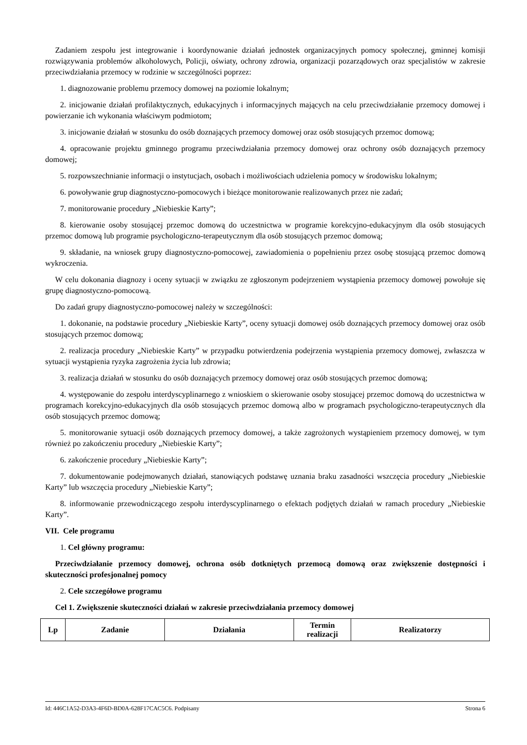Zadaniem zespołu jest integrowanie i koordynowanie działań jednostek organizacyjnych pomocy społecznej, gminnej komisji rozwiązywania problemów alkoholowych, Policji, oświaty, ochrony zdrowia, organizacji pozarządowych oraz specjalistów w zakresie przeciwdziałania przemocy w rodzinie w szczególności poprzez:
1. diagnozowanie problemu przemocy domowej na poziomie lokalnym;
2. inicjowanie działań profilaktycznych, edukacyjnych i informacyjnych mających na celu przeciwdziałanie przemocy domowej i powierzanie ich wykonania właściwym podmiotom;
3. inicjowanie działań w stosunku do osób doznających przemocy domowej oraz osób stosujących przemoc domową;
4. opracowanie projektu gminnego programu przeciwdziałania przemocy domowej oraz ochrony osób doznających przemocy domowej;
5. rozpowszechnianie informacji o instytucjach, osobach i możliwościach udzielenia pomocy w środowisku lokalnym;
6. powoływanie grup diagnostyczno-pomocowych i bieżące monitorowanie realizowanych przez nie zadań;
7. monitorowanie procedury „Niebieskie Karty”;
8. kierowanie osoby stosującej przemoc domową do uczestnictwa w programie korekcyjno-edukacyjnym dla osób stosujących przemoc domową lub programie psychologiczno-terapeutycznym dla osób stosujących przemoc domową;
9. składanie, na wniosek grupy diagnostyczno-pomocowej, zawiadomienia o popełnieniu przez osobę stosującą przemoc domową wykroczenia.
W celu dokonania diagnozy i oceny sytuacji w związku ze zgłoszonym podejrzeniem wystąpienia przemocy domowej powołuje się grupę diagnostyczno-pomocową.
Do zadań grupy diagnostyczno-pomocowej należy w szczególności:
1. dokonanie, na podstawie procedury „Niebieskie Karty”, oceny sytuacji domowej osób doznających przemocy domowej oraz osób stosujących przemoc domową;
2. realizacja procedury „Niebieskie Karty” w przypadku potwierdzenia podejrzenia wystąpienia przemocy domowej, zwłaszcza w sytuacji wystąpienia ryzyka zagrożenia życia lub zdrowia;
3. realizacja działań w stosunku do osób doznających przemocy domowej oraz osób stosujących przemoc domową;
4. występowanie do zespołu interdyscyplinarnego z wnioskiem o skierowanie osoby stosującej przemoc domową do uczestnictwa w programach korekcyjno-edukacyjnych dla osób stosujących przemoc domową albo w programach psychologiczno-terapeutycznych dla osób stosujących przemoc domową;
5. monitorowanie sytuacji osób doznających przemocy domowej, a także zagrożonych wystąpieniem przemocy domowej, w tym również po zakończeniu procedury „Niebieskie Karty”;
6. zakończenie procedury „Niebieskie Karty”;
7. dokumentowanie podejmowanych działań, stanowiących podstawę uznania braku zasadności wszczęcia procedury „Niebieskie Karty” lub wszczęcia procedury „Niebieskie Karty”;
8. informowanie przewodniczącego zespołu interdyscyplinarnego o efektach podjętych działań w ramach procedury „Niebieskie Karty”.
VII. Cele programu
1. Cel główny programu:
Przeciwdziałanie przemocy domowej, ochrona osób dotkniętych przemocą domową oraz zwiększenie dostępności i skuteczności profesjonalnej pomocy
2. Cele szczegółowe programu
Cel 1. Zwiększenie skuteczności działań w zakresie przeciwdziałania przemocy domowej
| Lp | Zadanie | Działania | Termin realizacji | Realizatorzy |
| --- | --- | --- | --- | --- |
Id: 446C1A52-D3A3-4F6D-BD0A-628F17CAC5C6. Podpisany Strona 6